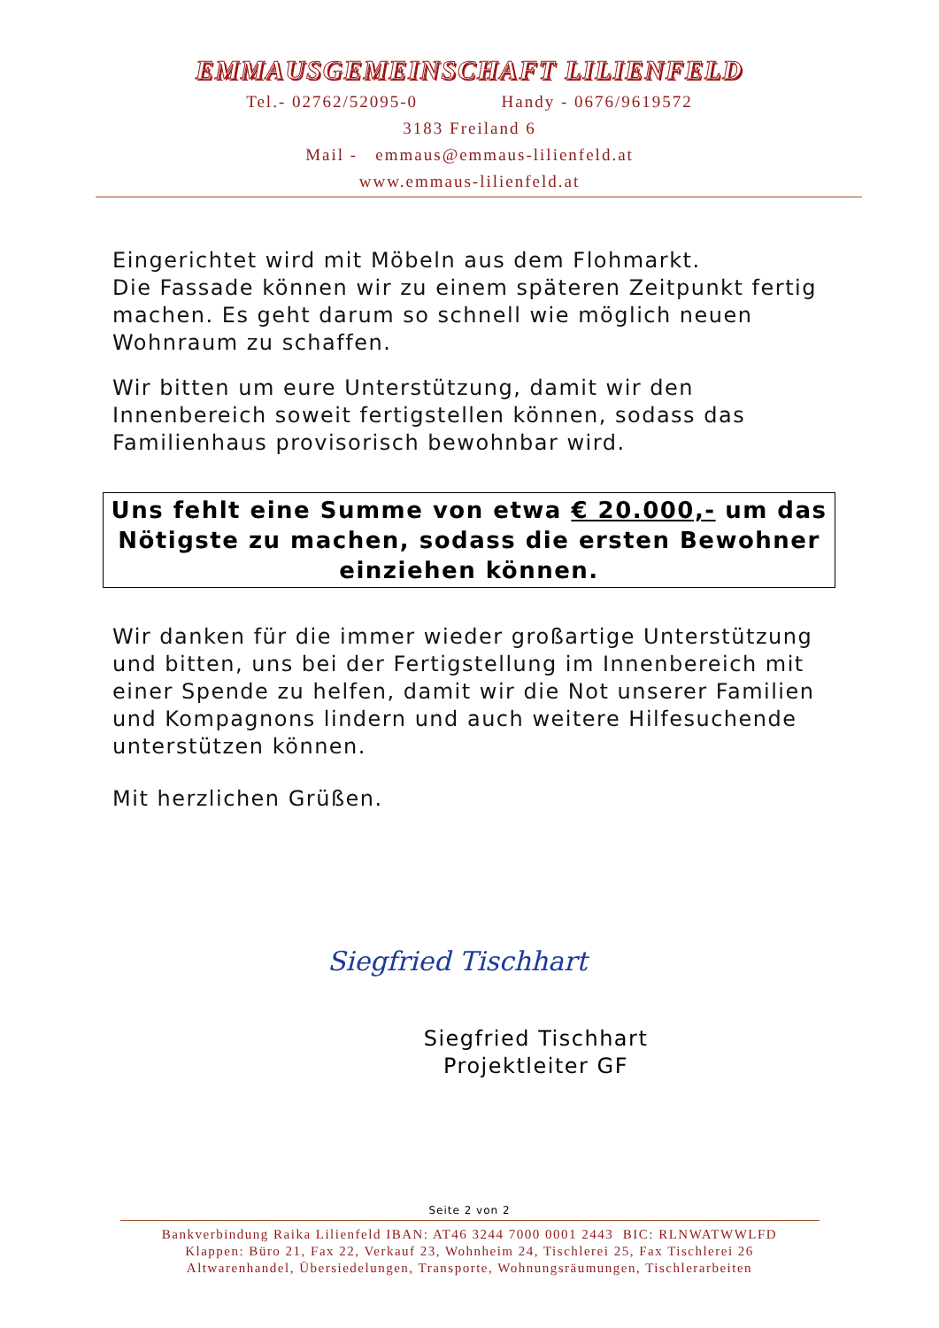EMMAUSGEMEINSCHAFT LILIENFELD
Tel.- 02762/52095-0 Handy - 0676/9619572
3183 Freiland 6
Mail - emmaus@emmaus-lilienfeld.at
www.emmaus-lilienfeld.at
Eingerichtet wird mit Möbeln aus dem Flohmarkt.
Die Fassade können wir zu einem späteren Zeitpunkt fertig machen. Es geht darum so schnell wie möglich neuen Wohnraum zu schaffen.
Wir bitten um eure Unterstützung, damit wir den Innenbereich soweit fertigstellen können, sodass das Familienhaus provisorisch bewohnbar wird.
Uns fehlt eine Summe von etwa € 20.000,- um das Nötigste zu machen, sodass die ersten Bewohner einziehen können.
Wir danken für die immer wieder großartige Unterstützung und bitten, uns bei der Fertigstellung im Innenbereich mit einer Spende zu helfen, damit wir die Not unserer Familien und Kompagnons lindern und auch weitere Hilfesuchende unterstützen können.
Mit herzlichen Grüßen.
Siegfried Tischhart
Siegfried Tischhart
Projektleiter GF
Seite 2 von 2
Bankverbindung Raika Lilienfeld IBAN: AT46 3244 7000 0001 2443 BIC: RLNWATWWLFD
Klappen: Büro 21, Fax 22, Verkauf 23, Wohnheim 24, Tischlerei 25, Fax Tischlerei 26
Altwarenhandel, Übersiedelungen, Transporte, Wohnungsräumungen, Tischlerarbeiten